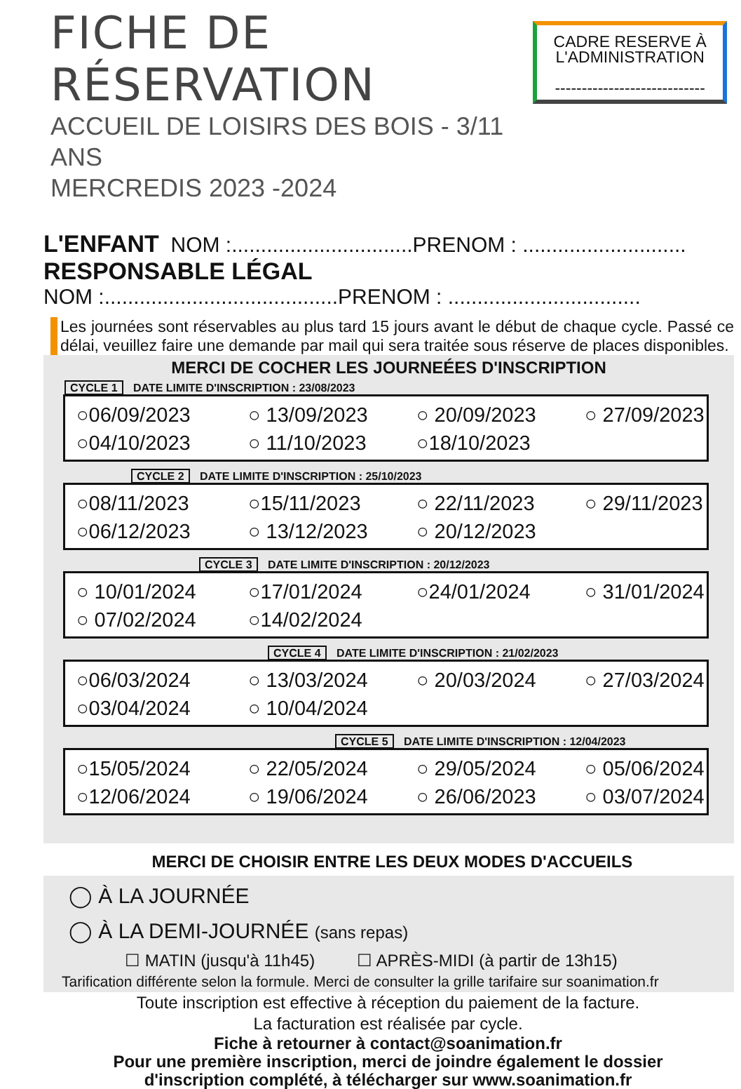FICHE DE RÉSERVATION
ACCUEIL DE LOISIRS DES BOIS - 3/11 ANS
MERCREDIS 2023 -2024
CADRE RESERVE À
L'ADMINISTRATION
----------------------------
L'ENFANT NOM :...............................PRENOM : ............................
RESPONSABLE LÉGAL
NOM :........................................PRENOM : .................................
Les journées sont réservables au plus tard 15 jours avant le début de chaque cycle. Passé ce délai, veuillez faire une demande par mail qui sera traitée sous réserve de places disponibles.
MERCI DE COCHER LES JOURNEÉES D'INSCRIPTION
CYCLE 1 DATE LIMITE D'INSCRIPTION : 23/08/2023
○06/09/2023
○ 13/09/2023
○ 20/09/2023
○ 27/09/2023
○04/10/2023
○ 11/10/2023
○18/10/2023
CYCLE 2 DATE LIMITE D'INSCRIPTION : 25/10/2023
○08/11/2023
○15/11/2023
○ 22/11/2023
○ 29/11/2023
○06/12/2023
○ 13/12/2023
○ 20/12/2023
CYCLE 3 DATE LIMITE D'INSCRIPTION : 20/12/2023
○ 10/01/2024
○17/01/2024
○24/01/2024
○ 31/01/2024
○ 07/02/2024
○14/02/2024
CYCLE 4 DATE LIMITE D'INSCRIPTION : 21/02/2023
○06/03/2024
○ 13/03/2024
○ 20/03/2024
○ 27/03/2024
○03/04/2024
○ 10/04/2024
CYCLE 5 DATE LIMITE D'INSCRIPTION : 12/04/2023
○15/05/2024
○ 22/05/2024
○ 29/05/2024
○ 05/06/2024
○12/06/2024
○ 19/06/2024
○ 26/06/2023
○ 03/07/2024
MERCI DE CHOISIR ENTRE LES DEUX MODES D'ACCUEILS
◯ À LA JOURNÉE
◯ À LA DEMI-JOURNÉE (sans repas)
☐ MATIN (jusqu'à 11h45) ☐ APRÈS-MIDI (à partir de 13h15)
Tarification différente selon la formule. Merci de consulter la grille tarifaire sur soanimation.fr
Toute inscription est effective à réception du paiement de la facture.
La facturation est réalisée par cycle.
Fiche à retourner à contact@soanimation.fr
Pour une première inscription, merci de joindre également le dossier
d'inscription complété, à télécharger sur www.soanimation.fr